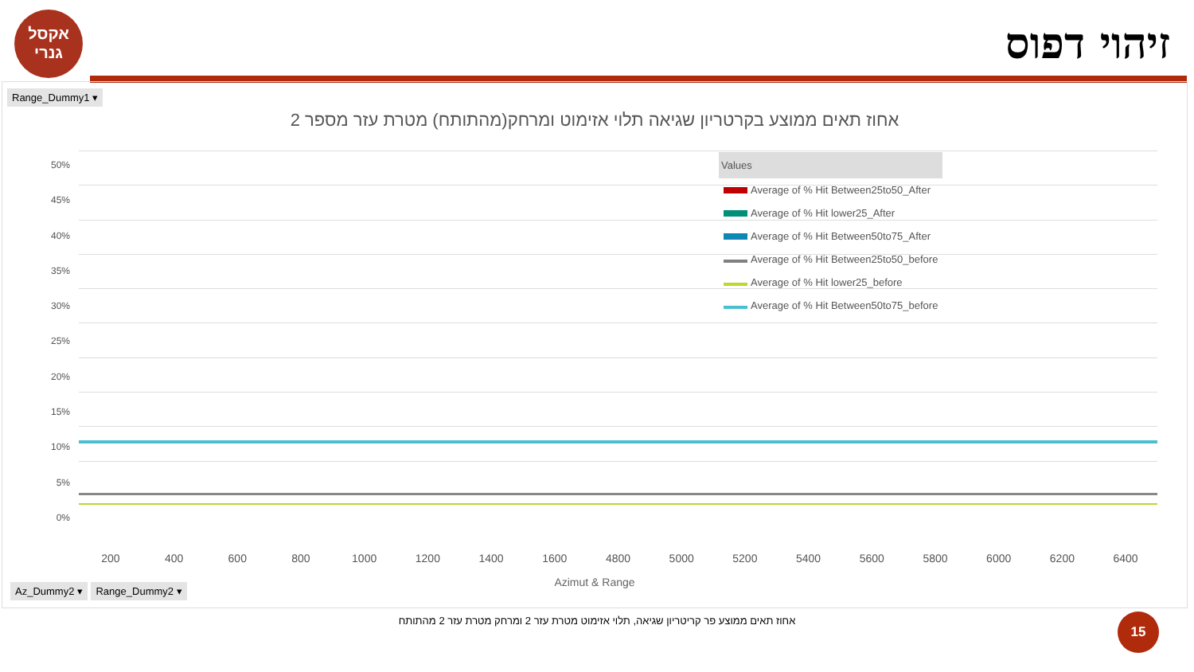אקסל
גנרי
זיהוי דפוס
Range_Dummy1 ▾
אחוז תאים ממוצע בקרטריון שגיאה תלוי אזימוט ומרחק(מהתותח) מטרת עזר מספר 2
50%
45%
40%
35%
30%
25%
20%
15%
10%
5%
0%
Values
Average of % Hit Between25to50_After
Average of % Hit lower25_After
Average of % Hit Between50to75_After
Average of % Hit Between25to50_before
Average of % Hit lower25_before
Average of % Hit Between50to75_before
200 400 600 800 1000 1200 1400 1600 4800 5000 5200 5400 5600 5800 6000 6200 6400
Azimut & Range Az_Dummy2 ▾ Range_Dummy2 ▾
אחוז תאים ממוצע פר קריטריון שגיאה, תלוי אזימוט מטרת עזר 2 ומרחק מטרת עזר 2 מהתותח
15